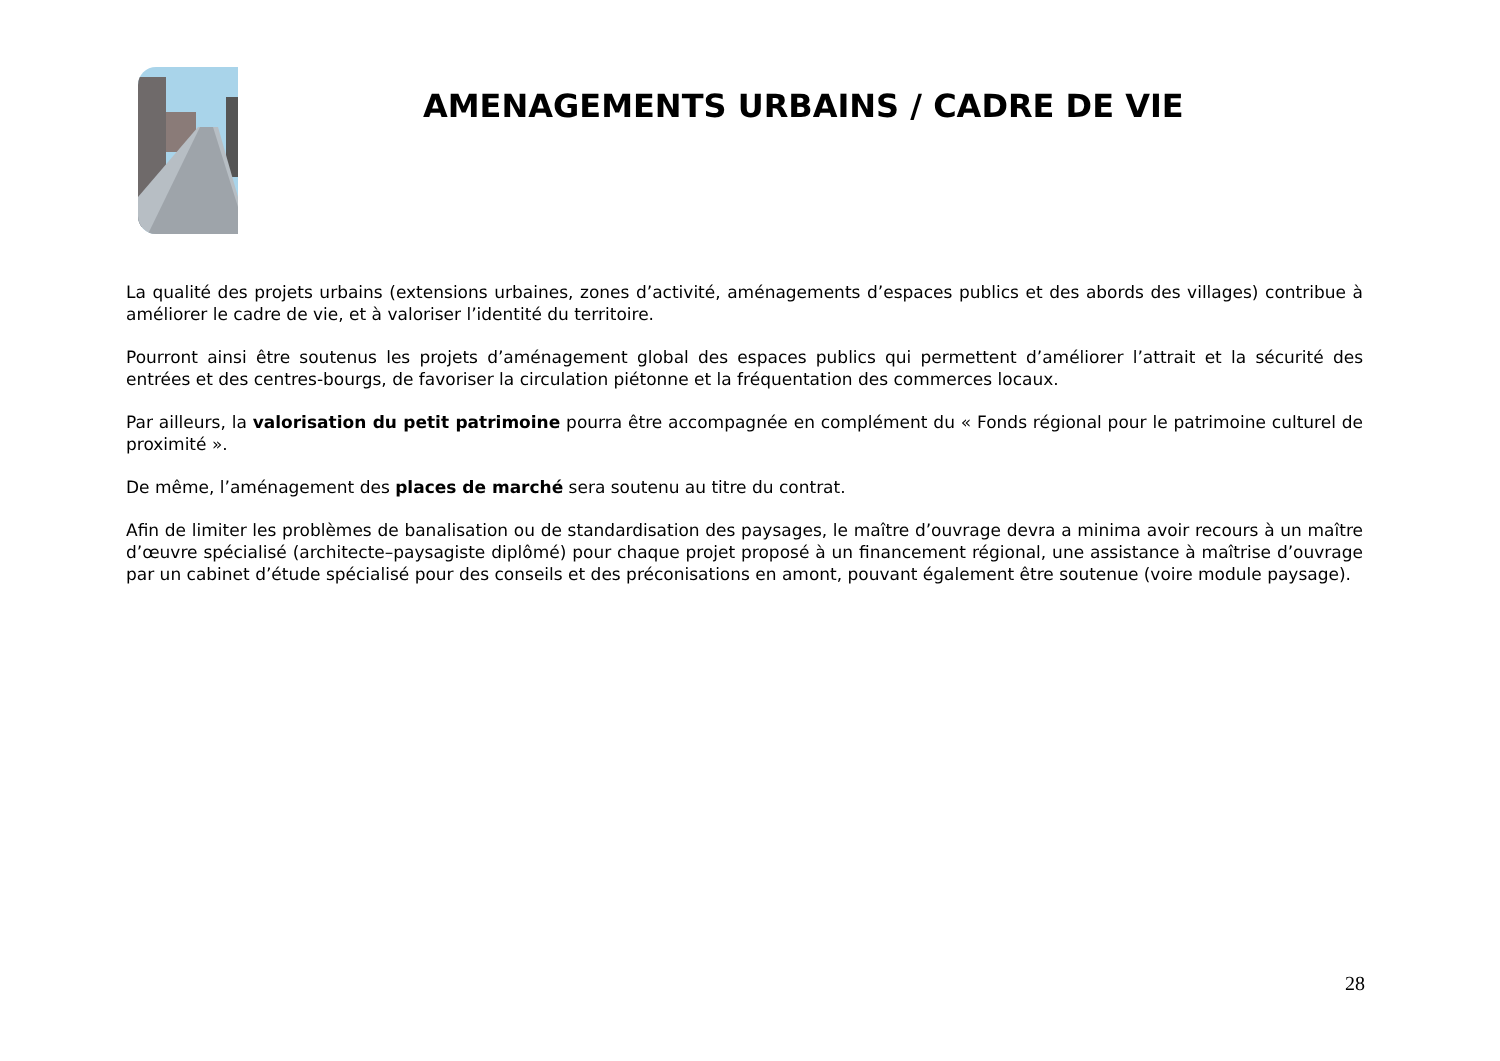AMENAGEMENTS URBAINS / CADRE DE VIE
La qualité des projets urbains (extensions urbaines, zones d’activité, aménagements d’espaces publics et des abords des villages) contribue à améliorer le cadre de vie, et à valoriser l’identité du territoire.
Pourront ainsi être soutenus les projets d’aménagement global des espaces publics qui permettent d’améliorer l’attrait et la sécurité des entrées et des centres-bourgs, de favoriser la circulation piétonne et la fréquentation des commerces locaux.
Par ailleurs, la valorisation du petit patrimoine pourra être accompagnée en complément du « Fonds régional pour le patrimoine culturel de proximité ».
De même, l’aménagement des places de marché sera soutenu au titre du contrat.
Afin de limiter les problèmes de banalisation ou de standardisation des paysages, le maître d’ouvrage devra a minima avoir recours à un maître d’œuvre spécialisé (architecte–paysagiste diplômé) pour chaque projet proposé à un financement régional, une assistance à maîtrise d’ouvrage par un cabinet d’étude spécialisé pour des conseils et des préconisations en amont, pouvant également être soutenue (voire module paysage).
28